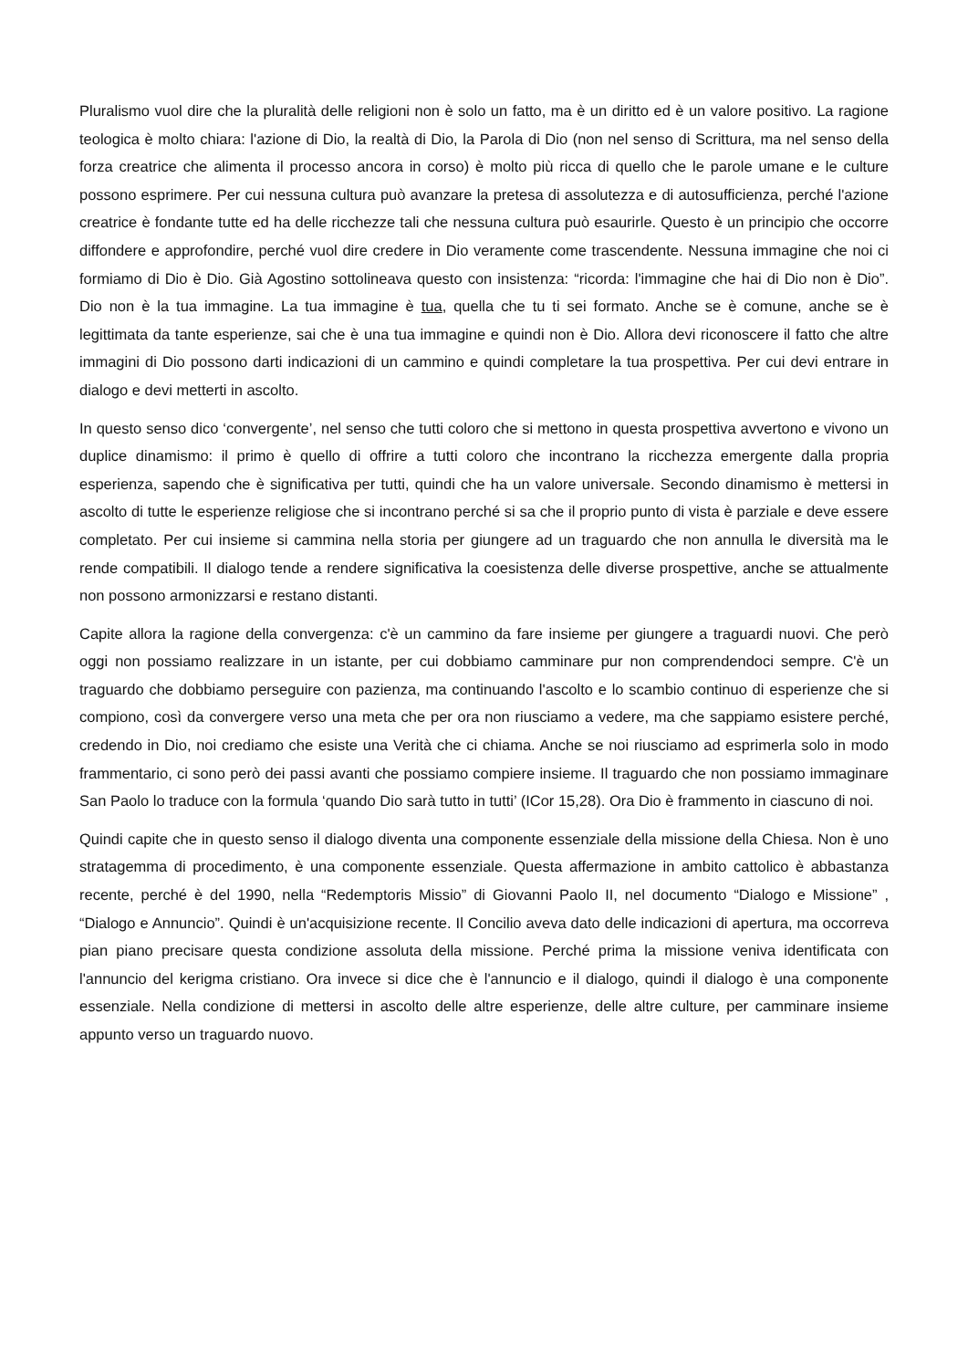Pluralismo vuol dire che la pluralità delle religioni non è solo un fatto, ma è un diritto ed è un valore positivo. La ragione teologica è molto chiara: l'azione di Dio, la realtà di Dio, la Parola di Dio (non nel senso di Scrittura, ma nel senso della forza creatrice che alimenta il processo ancora in corso) è molto più ricca di quello che le parole umane e le culture possono esprimere. Per cui nessuna cultura può avanzare la pretesa di assolutezza e di autosufficienza, perché l'azione creatrice è fondante tutte ed ha delle ricchezze tali che nessuna cultura può esaurirle. Questo è un principio che occorre diffondere e approfondire, perché vuol dire credere in Dio veramente come trascendente. Nessuna immagine che noi ci formiamo di Dio è Dio. Già Agostino sottolineava questo con insistenza: “ricorda: l'immagine che hai di Dio non è Dio”. Dio non è la tua immagine. La tua immagine è tua, quella che tu ti sei formato. Anche se è comune, anche se è legittimata da tante esperienze, sai che è una tua immagine e quindi non è Dio. Allora devi riconoscere il fatto che altre immagini di Dio possono darti indicazioni di un cammino e quindi completare la tua prospettiva. Per cui devi entrare in dialogo e devi metterti in ascolto.
In questo senso dico ‘convergente’, nel senso che tutti coloro che si mettono in questa prospettiva avvertono e vivono un duplice dinamismo: il primo è quello di offrire a tutti coloro che incontrano la ricchezza emergente dalla propria esperienza, sapendo che è significativa per tutti, quindi che ha un valore universale. Secondo dinamismo è mettersi in ascolto di tutte le esperienze religiose che si incontrano perché si sa che il proprio punto di vista è parziale e deve essere completato. Per cui insieme si cammina nella storia per giungere ad un traguardo che non annulla le diversità ma le rende compatibili. Il dialogo tende a rendere significativa la coesistenza delle diverse prospettive, anche se attualmente non possono armonizzarsi e restano distanti.
Capite allora la ragione della convergenza: c'è un cammino da fare insieme per giungere a traguardi nuovi. Che però oggi non possiamo realizzare in un istante, per cui dobbiamo camminare pur non comprendendoci sempre. C'è un traguardo che dobbiamo perseguire con pazienza, ma continuando l'ascolto e lo scambio continuo di esperienze che si compiono, così da convergere verso una meta che per ora non riusciamo a vedere, ma che sappiamo esistere perché, credendo in Dio, noi crediamo che esiste una Verità che ci chiama. Anche se noi riusciamo ad esprimerla solo in modo frammentario, ci sono però dei passi avanti che possiamo compiere insieme. Il traguardo che non possiamo immaginare San Paolo lo traduce con la formula ‘quando Dio sarà tutto in tutti’ (ICor 15,28). Ora Dio è frammento in ciascuno di noi.
Quindi capite che in questo senso il dialogo diventa una componente essenziale della missione della Chiesa. Non è uno stratagemma di procedimento, è una componente essenziale. Questa affermazione in ambito cattolico è abbastanza recente, perché è del 1990, nella “Redemptoris Missio” di Giovanni Paolo II, nel documento “Dialogo e Missione” , “Dialogo e Annuncio”. Quindi è un'acquisizione recente. Il Concilio aveva dato delle indicazioni di apertura, ma occorreva pian piano precisare questa condizione assoluta della missione. Perché prima la missione veniva identificata con l'annuncio del kerigma cristiano. Ora invece si dice che è l'annuncio e il dialogo, quindi il dialogo è una componente essenziale. Nella condizione di mettersi in ascolto delle altre esperienze, delle altre culture, per camminare insieme appunto verso un traguardo nuovo.